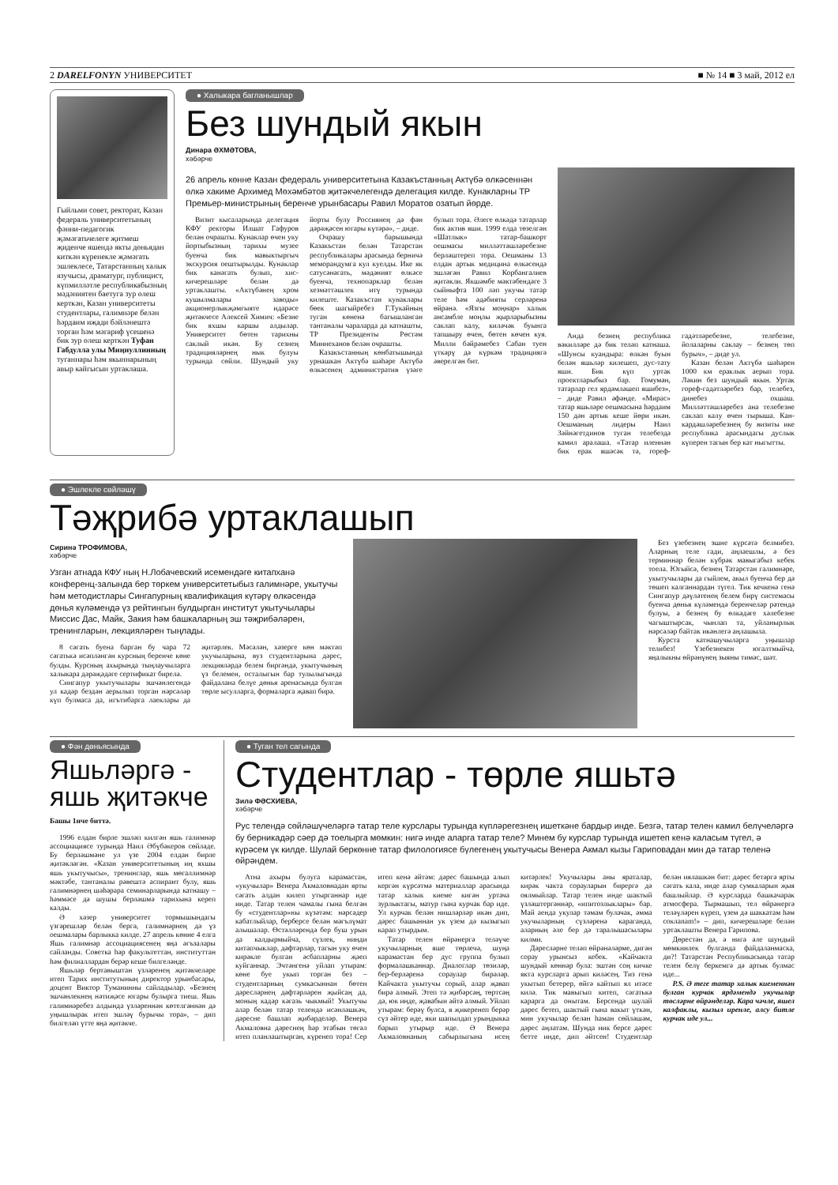2 DARELFONYN УНИВЕРСИТЕТ ■ № 14 ■ 3 май, 2012 ел
Гыйльми совет, ректорат, Казан федераль университетының фәнни-педагогик җәмәгатьчелеге җитмеш җиденче яшендә якты дөньядан киткән күренекле җәмәгать эшлеклесе, Татарстанның халык язучысы, драматург, публицист, күпмилләтле республикабызның мәдәниятен баетуга зур өлеш керткән, Казан университеты студентлары, галимнәре белән һәрдаим иҗади бәйләнештә торган һәм мәгариф үсешенә бик зур өлеш керткән Туфан Габдулла улы Миңнуллинның туганнары һәм якыннарының авыр кайгысын уртаклаша.
● Халыкара багланышлар
Без шундый якын
Динара ӘХМӘТОВА,
хәбәрче
26 апрель көнне Казан федераль университетына Казакъстанның Актүбә өлкәсеннән өлкә хакиме Архимед Мөхәмбәтов җитәкчелегендә делегация килде. Кунакларны ТР Премьер-министрының беренче урынбасары Равил Моратов озатып йөрде.
Визит кысаларында делегация КФУ ректоры Илшат Гафуров белән очрашты. Кунаклар өчен уку йортыбызның тарихы музее буенча бик мавыктыргыч экскурсия оештырылды. Кунаклар бик канәгать булып, хис-кичерешләре белән дә уртаклашты. «Актүбәнең хром кушылмалары заводы» акционерлыкҗәмгыяте идарәсе җитәкчесе Алексей Химич: «Безне бик яхшы каршы алдылар. Университет бөтен тарихны саклый икән. Бу сезнең традицияләрнең нык булуы турында сөйли. Шундый уку йорты булу Россиянең дә фән дәрәҗәсен югары күтәрә», – диде.
Очрашу барышында Казакъстан белән Татарстан республикалары арасында берничә меморандумга кул куелды. Ике як сатусәнәгать, мәдәният өлкәсе буенча, технопарклар белән хезмәттәшлек итү турында килеште. Казакъстан кунаклары бөек шагыйребез Г.Тукайның туган көненә багышланган тантаналы чараларда да катнашты, ТР Президенты Рөстәм Миннеханов белән очрашты.
Казакъстанның көнбатышында урнашкан Актүбә шәһәре Актүбә өлкәсенең административ үзәге булып тора. Әлеге өлкәдә татарлар бик актив яши. 1999 елда төзелгән «Шатлык» татар-башкорт оешмасы милләттәшләребезне берләштереп тора. Оешманы 13 елдан артык медицина өлкәсендә эшләгән Равил Корбангалиев җитәкли. Якшәмбе мәктәбендәге 3 сыйныфта 100 ләп укучы татар теле һәм әдәбияты серләренә өйрәнә. «Язгы моңнар» халык ансамбле моңлы җырларыбызны саклап калу, киләчәк буынга тапшыру өчен, бөтен көчен куя. Милли бәйрәмебез Сабан туен үткәрү дә күркәм традициягә әверелгән бит.
Анда безнең республика вәкилләре дә бик теләп катнаша. «Шунсы куандыра: өлкән буын белән яшьләр килешеп, дус-тату яши. Бик күп уртак проектларыбыз бар. Гомумән, татарлар гел ярдәмләшеп яшибез», – диде Равил әфәнде. «Мирас» татар яшьләре оешмасына һәрдаим 150 дән артык кеше йөри икән. Оешманың лидеры Наил Зәйнәгетдинов туган телебездә камил аралаша. «Татар иленнән бик ерак яшәсәк тә, гореф-гадәтләребезне, телебезне, йолаларны саклау – безнең төп бурыч», – диде ул.
Казан белән Актүбә шәһәрен 1000 км ераклык аерып тора. Ләкин без шундый якын. Уртак гореф-гадәтләребез бар, телебез, динебез охшаш. Милләттәшләребез ана телебезне саклап калу өчен тырыша. Кан-кардәшләребезнең бу визиты ике республика арасындагы дуслык күперен тагын бер кат ныгытты.
● Эшлекле сөйләшү
Тәҗрибә уртаклашып
Сиринә ТРОФИМОВА,
хәбәрче
Узган атнада КФУ ның Н.Лобачевский исемендәге китапханә конференц-залында бер төркем университетыбыз галимнәре, укытучы һәм методистлары Сингапурның квалификация күтәрү өлкәсендә дөнья күләмендә үз рейтингын булдырган институт укытучылары Миссис Дас, Майк, Закия һәм башкаларның эш тәҗрибәләрен, тренингларын, лекцияләрен тыңлады.
8 сәгать буена барган бу чара 72 сәгатькә исәпләнгән курсның беренче көне булды. Курсның ахырында тыңлаучыларга халыкара дәрәҗәдәге сертификат бирелә.
Сингапур укытучылары эшчәнлегендә ул кадәр бездән аерылып торган нәрсәләр күп булмаса да, игътибарга лаеклары да җитәрлек. Мәсәлән, хәзерге көн мәктәп укучыларына, вуз студентларына дәрес, лекцияләрдә белем биргәндә, укытучының үз белемен, осталыгын бар тулылыгында файдалана белүе дөнья аренасында булган төрле ысулларга, формаларга җавап бирә.
Без үзебезнең эшне күрсәтә белмибез. Аларның теле гади, аңлаешлы, ә без терминнар белән күбрәк мавыгабыз кебек тоела. Югыйсә, безнең Татарстан галимнәре, укытучылары да гыйлем, акыл буенча бер дә төшеп калганнардан түгел. Тик кечкенә генә Сингапур дәүләтенең белем бирү системасы буенча дөнья күләмендә беренчеләр рәтендә булуы, ә безнең бу өлкәдәге хәлебезне чагыштырсак, чынлап та, уйланырлык нәрсәләр байтак икәнлегә аңлашыла.
Курста катнашучыларга уңышлар телибез! Үзебезнекен югалтмыйча, яңалыкны өйрәнүнең зыяны тимәс, шәт.
● Фән дөньясында
Яшьләргә - яшь җитәкче
Башы 1нче биттә.
1996 елдан бирле эшләп килгән яшь галимнәр ассоциациясе турында Наил Әбүбәкеров сөйләде. Бу берләшмәне ул үзе 2004 елдан бирле җитәкләгән. «Казан университетының иң яхшы яшь укытучысы», тренинглар, яшь мөгаллимнәр мәктәбе, тантаналы рәвештә аспирант булу, яшь галимнәрнең шәһәрара семинарларында катнашу – һәммәсе дә шушы берләшмә тарихына кереп калды.
Ә хәзер университет тормышындагы үзгәрешләр белән бергә, галимнәрнең дә үз оешмалары барлыкка килде. 27 апрель көнне 4 елга Яшь галимнәр ассоциациясенең яңа әгъзалары сайланды. Советка һәр факультеттан, институттан һәм филиаллардан берәр кеше билгеләнде.
Яшьләр бертавыштан үзләренең җитәкчеләре итеп Тарих институтының директор урынбасары, доцент Виктор Туманинны сайладылар. «Безнең эшчәнлекнең нәтиҗәсе югары булырга тиеш. Яшь галимнәребез алдында үзләреннән көтелгәннән дә уңышлырак итеп эшләү бурычы тора», – дип билгеләп үтте яңа җитәкче.
● Туган тел сагында
Студентлар - төрле яшьтә
Зилә ФӘСХИЕВА,
хәбәрче
Рус телендә сөйләшүчеләргә татар теле курслары турында күпләрегезнең ишеткәне бардыр инде. Безгә, татар телен камил белүчеләргә бу берникадәр сәер дә тоелырга мөмкин: нигә инде аларга татар теле? Минем бу курслар турында ишетеп кенә каласым түгел, ә күрәсем үк килде. Шулай беркөнне татар филологиясе бүлегенең укытучысы Венера Акмал кызы Гариповадан мин дә татар теленә өйрәндем.
Атна ахыры булуга карамастан, «укучылар» Венера Акмаловнадан ярты сәгать алдан килеп утырганнар иде инде. Татар телен чамалы гына белгән бу «студентлар»ны күзәтәм: нәрсәдер кабатлыйлар, берберсе белән мәгълүмат алышалар. Өстәлләрендә бер буш урын да калдырмыйча, сүзлек, нинди китапчыклар, дәфтәрләр, тагын уку өчен кирәкле булган әсбапларны җәеп куйганнар. Эчтәнгенә уйлап утырам: көне буе укып торган без – студентларның сумкасыннан бөтен дәресләрнең дәфтәрләрен җыйсаң да, моның кадәр кәгазь чыкмый! Укытучы алар белән татар телендә исәнләшкәч, дәресне башлап җибәрделәр. Венера Акмаловна дәреснең һәр этабын төгәл итеп планлаштырган, күренеп тора! Сер итеп кенә әйтәм: дәрес башында алып кергән күрсәтмә материаллар арасында татар халык киеме кигән уртача зурлыктагы, матур гына курчак бар иде. Ул курчак белән нишләрләр икән дип, дәрес башыннан ук үзем дә кызыгып карап утырдым.
Татар телен өйрәнергә теләүче укучыларның яше төрлечә, шуңа карамастан бер дус группа булып формалашканнар. Диалоглар төзиләр, бер-берләренә сораулар бирәләр. Кайчакта укытучы сорый, алар җавап бирә алмый. Этеп тә җибәрсәң, төртсәң дә, юк инде, җавабын әйтә алмый. Уйлап утырам: берәү булса, я җикеренеп берәр сүз әйтер иде, яки шапылдап урындыкка барып утырыр иде. Ә Венера Акмаловнаның сабырлыгына исең китәрлек! Укучылары аны яраталар, кирәк чакта сорауларын бирергә дә оялмыйлар. Татар телен инде шактый үзләштергәннәр, «ипитозлыклары» бар. Май аенда укулар тәмам булачак, әмма укучыларның сүзләренә караганда, аларның әле бер дә таралышасылары килми.
Дәресләрне теләп өйрәнәләрме, дигән сорау урынсыз кебек. «Кайчакта шундый көннәр була: эштән соң кичке якта курсларга арып киләсең. Тиз генә укытып бетерер, өйгә кайтып ял итәсе килә. Тик мавыгып китеп, сәгатькә карарга да онытам. Берсендә шулай дәрес бетеп, шактый гына вакыт үткән, мин укучылар белән һаман сөйләшәм, дәрес аңлатам. Шунда ник берсе дәрес бетте инде, дип әйтсен! Студентлар белән иялашкән бит: дәрес бетәргә ярты сәгать кала, инде алар сумкаларын җыя башлыйлар. Ә курсларда башкачарак атмосфера. Тырмашып, тел өйрәнергә теләүләрен күреп, үзем дә шаккатам һәм соклanam!» – дип, кичерешләре белән уртаклашты Венера Гарипова.
Дөрестән дә, ә нигә әле шундый мөмкинлек булганда файдаланмаска, ди?! Татарстан Республикасында татар телен белү беркемгә дә артык булмас иде...
P.S. Ә теге татар халык киеменнән булган курчак ярдәмендә укучылар төсләрне өйрәнделәр. Кара чәчле, яшел калфаклы, кызыл иренле, алсу битле курчак иде ул...